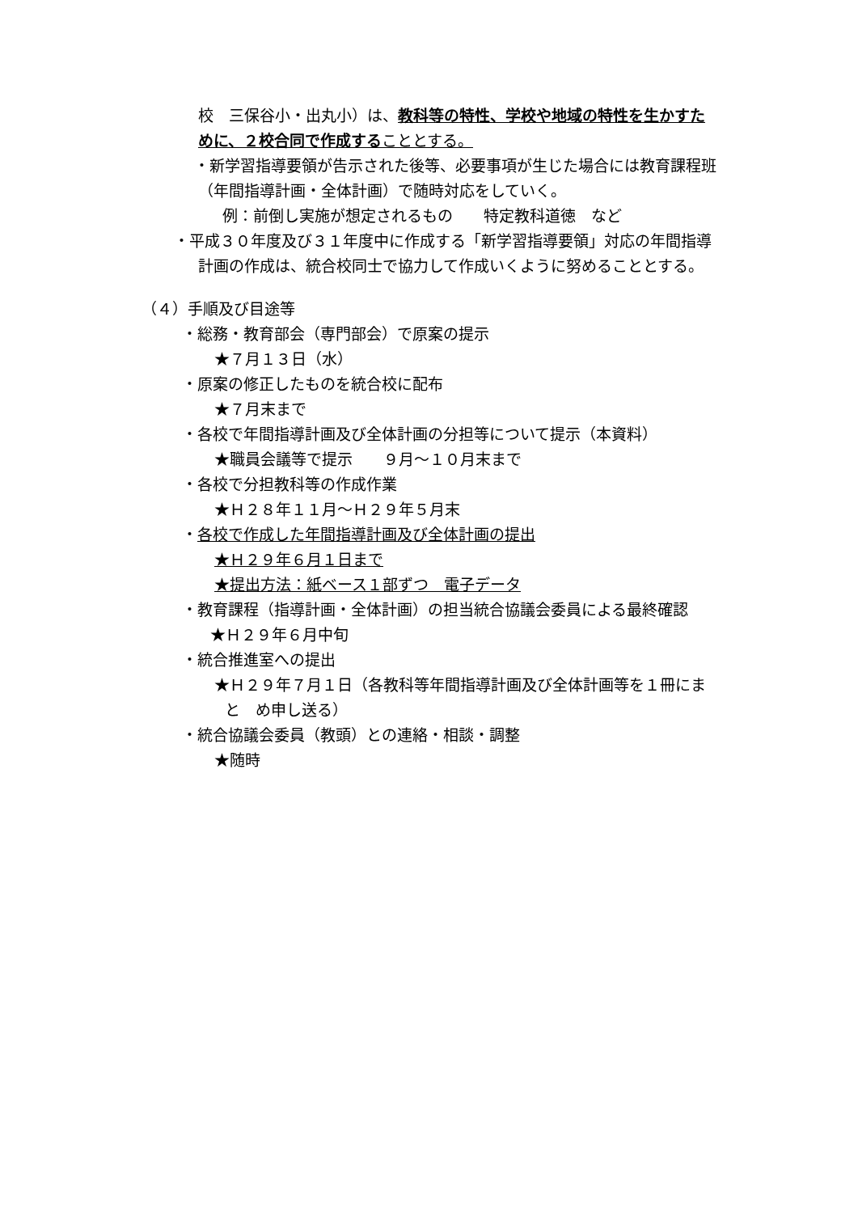校　三保谷小・出丸小）は、教科等の特性、学校や地域の特性を生かすた
めに、２校合同で作成することとする。
・新学習指導要領が告示された後等、必要事項が生じた場合には教育課程班
（年間指導計画・全体計画）で随時対応をしていく。
例：前倒し実施が想定されるもの　　特定教科道徳　など
・平成３０年度及び３１年度中に作成する「新学習指導要領」対応の年間指導
計画の作成は、統合校同士で協力して作成いくように努めることとする。
（４）手順及び目途等
・総務・教育部会（専門部会）で原案の提示
★７月１３日（水）
・原案の修正したものを統合校に配布
★７月末まで
・各校で年間指導計画及び全体計画の分担等について提示（本資料）
★職員会議等で提示　　９月～１０月末まで
・各校で分担教科等の作成作業
★Ｈ２８年１１月～Ｈ２９年５月末
・各校で作成した年間指導計画及び全体計画の提出
★Ｈ２９年６月１日まで
★提出方法：紙ベース１部ずつ　電子データ
・教育課程（指導計画・全体計画）の担当統合協議会委員による最終確認
★Ｈ２９年６月中旬
・統合推進室への提出
★Ｈ２９年７月１日（各教科等年間指導計画及び全体計画等を１冊にま
と　め申し送る）
・統合協議会委員（教頭）との連絡・相談・調整
★随時